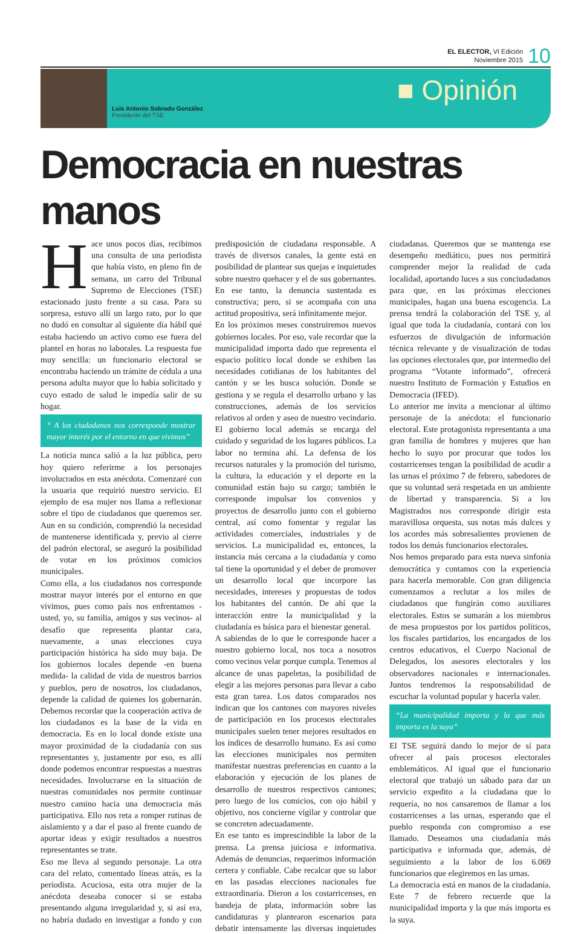EL ELECTOR, VI Edición
Noviembre 2015
10
Luis Antonio Sobrado González
Presidente del TSE
■ Opinión
Democracia en nuestras manos
Hace unos pocos días, recibimos una consulta de una periodista que había visto, en pleno fin de semana, un carro del Tribunal Supremo de Elecciones (TSE) estacionado justo frente a su casa. Para su sorpresa, estuvo allí un largo rato, por lo que no dudó en consultar al siguiente día hábil qué estaba haciendo un activo como ese fuera del plantel en horas no laborales. La respuesta fue muy sencilla: un funcionario electoral se encontraba haciendo un trámite de cédula a una persona adulta mayor que lo había solicitado y cuyo estado de salud le impedía salir de su hogar.
“ A los ciudadanos nos corresponde mostrar mayor interés por el entorno en que vivimos”
La noticia nunca salió a la luz pública, pero hoy quiero referirme a los personajes involucrados en esta anécdota. Comenzaré con la usuaria que requirió nuestro servicio. El ejemplo de esa mujer nos llama a reflexionar sobre el tipo de ciudadanos que queremos ser. Aun en su condición, comprendió la necesidad de mantenerse identificada y, previo al cierre del padrón electoral, se aseguró la posibilidad de votar en los próximos comicios municipales.
Como ella, a los ciudadanos nos corresponde mostrar mayor interés por el entorno en que vivimos, pues como país nos enfrentamos -usted, yo, su familia, amigos y sus vecinos- al desafío que representa plantar cara, nuevamente, a unas elecciones cuya participación histórica ha sido muy baja. De los gobiernos locales depende -en buena medida- la calidad de vida de nuestros barrios y pueblos, pero de nosotros, los ciudadanos, depende la calidad de quienes los gobernarán. Debemos recordar que la cooperación activa de los ciudadanos es la base de la vida en democracia. Es en lo local donde existe una mayor proximidad de la ciudadanía con sus representantes y, justamente por eso, es allí donde podemos encontrar respuestas a nuestras necesidades. Involucrarse en la situación de nuestras comunidades nos permite continuar nuestro camino hacia una democracia más participativa. Ello nos reta a romper rutinas de aislamiento y a dar el paso al frente cuando de aportar ideas y exigir resultados a nuestros representantes se trate.
Eso me lleva al segundo personaje. La otra cara del relato, comentado líneas atrás, es la periodista. Acuciosa, esta otra mujer de la anécdota deseaba conocer si se estaba presentando alguna irregularidad y, si así era, no habría dudado en investigar a fondo y con predisposición de ciudadana responsable. A través de diversos canales, la gente está en posibilidad de plantear sus quejas e inquietudes sobre nuestro quehacer y el de sus gobernantes. En ese tanto, la denuncia sustentada es constructiva; pero, si se acompaña con una actitud propositiva, será infinitamente mejor.
En los próximos meses construiremos nuevos gobiernos locales. Por eso, vale recordar que la municipalidad importa dado que representa el espacio político local donde se exhiben las necesidades cotidianas de los habitantes del cantón y se les busca solución. Donde se gestiona y se regula el desarrollo urbano y las construcciones, además de los servicios relativos al orden y aseo de nuestro vecindario. El gobierno local además se encarga del cuidado y seguridad de los lugares públicos. La labor no termina ahí. La defensa de los recursos naturales y la promoción del turismo, la cultura, la educación y el deporte en la comunidad están bajo su cargo; también le corresponde impulsar los convenios y proyectos de desarrollo junto con el gobierno central, así como fomentar y regular las actividades comerciales, industriales y de servicios. La municipalidad es, entonces, la instancia más cercana a la ciudadanía y como tal tiene la oportunidad y el deber de promover un desarrollo local que incorpore las necesidades, intereses y propuestas de todos los habitantes del cantón. De ahí que la interacción entre la municipalidad y la ciudadanía es básica para el bienestar general.
A sabiendas de lo que le corresponde hacer a nuestro gobierno local, nos toca a nosotros como vecinos velar porque cumpla. Tenemos al alcance de unas papeletas, la posibilidad de elegir a las mejores personas para llevar a cabo esta gran tarea. Los datos comparados nos indican que los cantones con mayores niveles de participación en los procesos electorales municipales suelen tener mejores resultados en los índices de desarrollo humano. Es así como las elecciones municipales nos permiten manifestar nuestras preferencias en cuanto a la elaboración y ejecución de los planes de desarrollo de nuestros respectivos cantones; pero luego de los comicios, con ojo hábil y objetivo, nos concierne vigilar y controlar que se concreten adecuadamente.
En ese tanto es imprescindible la labor de la prensa. La prensa juiciosa e informativa. Además de denuncias, requerimos información certera y confiable. Cabe recalcar que su labor en las pasadas elecciones nacionales fue extraordinaria. Dieron a los costarricenses, en bandeja de plata, información sobre las candidaturas y plantearon escenarios para debatir intensamente las diversas inquietudes ciudadanas. Queremos que se mantenga ese desempeño mediático, pues nos permitirá comprender mejor la realidad de cada localidad, aportando luces a sus conciudadanos para que, en las próximas elecciones municipales, hagan una buena escogencia. La prensa tendrá la colaboración del TSE y, al igual que toda la ciudadanía, contará con los esfuerzos de divulgación de información técnica relevante y de visualización de todas las opciones electorales que, por intermedio del programa “Votante informado”, ofrecerá nuestro Instituto de Formación y Estudios en Democracia (IFED).
Lo anterior me invita a mencionar al último personaje de la anécdota: el funcionario electoral. Este protagonista representanta a una gran familia de hombres y mujeres que han hecho lo suyo por procurar que todos los costarricenses tengan la posibilidad de acudir a las urnas el próximo 7 de febrero, sabedores de que su voluntad será respetada en un ambiente de libertad y transparencia. Si a los Magistrados nos corresponde dirigir esta maravillosa orquesta, sus notas más dulces y los acordes más sobresalientes provienen de todos los demás funcionarios electorales.
Nos hemos preparado para esta nueva sinfonía democrática y contamos con la experiencia para hacerla memorable. Con gran diligencia comenzamos a reclutar a los miles de ciudadanos que fungirán como auxiliares electorales. Estos se sumarán a los miembros de mesa propuestos por los partidos políticos, los fiscales partidarios, los encargados de los centros educativos, el Cuerpo Nacional de Delegados, los asesores electorales y los observadores nacionales e internacionales. Juntos tendremos la responsabilidad de escuchar la voluntad popular y hacerla valer.
“La municipalidad importa y la que más importa es la suya”
El TSE seguirá dando lo mejor de sí para ofrecer al país procesos electorales emblemáticos. Al igual que el funcionario electoral que trabajó un sábado para dar un servicio expedito a la ciudadana que lo requería, no nos cansaremos de llamar a los costarricenses a las urnas, esperando que el pueblo responda con compromiso a ese llamado. Deseamos una ciudadanía más participativa e informada que, además, dé seguimiento a la labor de los 6.069 funcionarios que elegiremos en las urnas.
La democracia está en manos de la ciudadanía. Este 7 de febrero recuerde que la municipalidad importa y la que más importa es la suya.